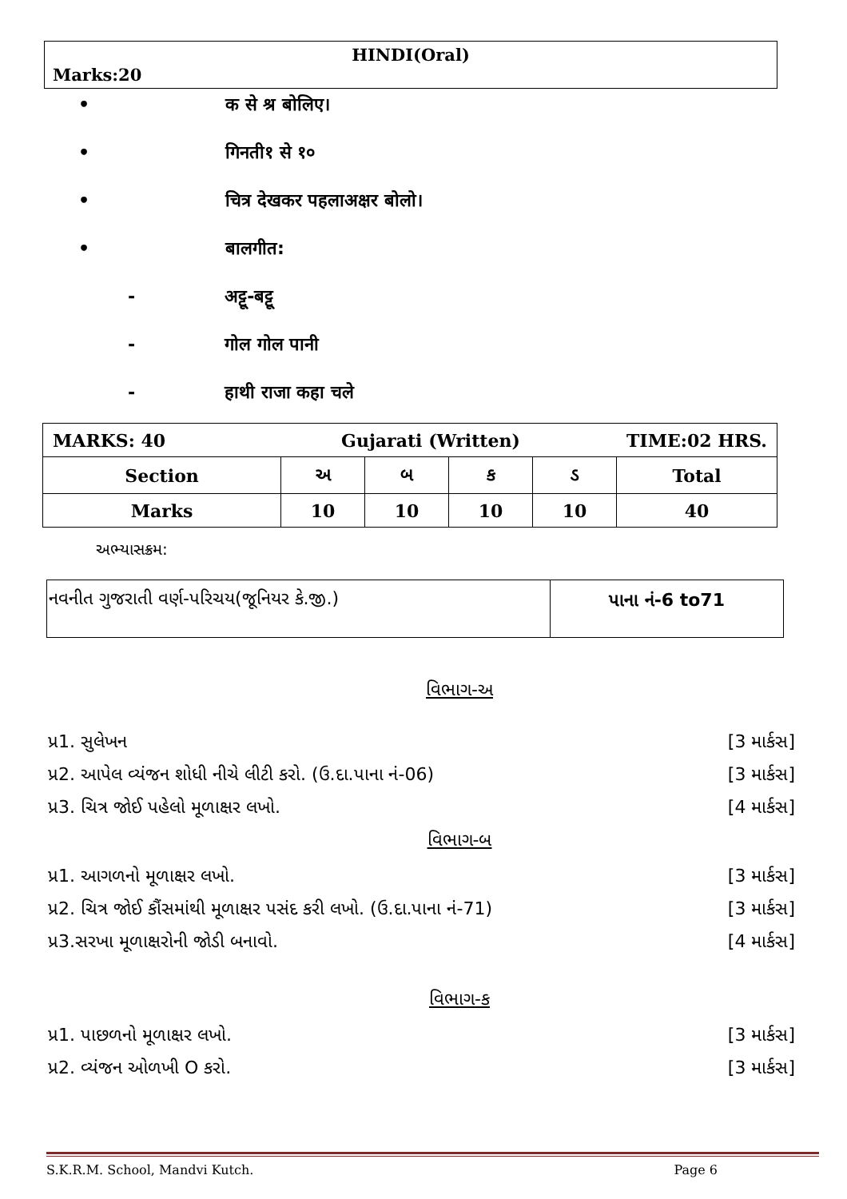HINDI(Oral)
Marks:20
• क से श्र बोलिए।
• गिनती१ से १०
• चित्र देखकर पहलाअक्षर बोलो।
• बालगीत:
- अट्टू-बट्टू
- गोल गोल पानी
- हाथी राजा कहा चले
| MARKS: 40 Gujarati (Written) TIME:02 HRS. | | | | | |
| Section | અ | બ | ક | ડ | Total |
| Marks | 10 | 10 | 10 | 10 | 40 |
અભ્યાસક્રમ:
| નવનીત ગુજરાતી વર્ણ-પરિચય(જૂનિયર કે.જી.) | પાના નં-6 to71 |
વિભાગ-અ
પ્ર1. સુલેખન [3 માર્કસ]
પ્ર2. આપેલ વ્યંજન શોધી નીચે લીટી કરો. (ઉ.દા.પાના નં-06) [3 માર્કસ]
પ્ર3. ચિત્ર જોઈ પહેલો મૂળાક્ષર લખો. [4 માર્કસ]
વિભાગ-બ
પ્ર1. આગળનો મૂળાક્ષર લખો. [3 માર્કસ]
પ્ર2. ચિત્ર જોઈ કૌંસમાંથી મૂળાક્ષર પસંદ કરી લખો. (ઉ.દા.પાના નં-71) [3 માર્કસ]
પ્ર3.સરખા મૂળાક્ષરોની જોડી બનાવો. [4 માર્કસ]
વિભાગ-ક
પ્ર1. પાછળનો મૂળાક્ષર લખો. [3 માર્કસ]
પ્ર2. વ્યંજન ઓળખી O કરો. [3 માર્કસ]
S.K.R.M. School, Mandvi Kutch. Page 6